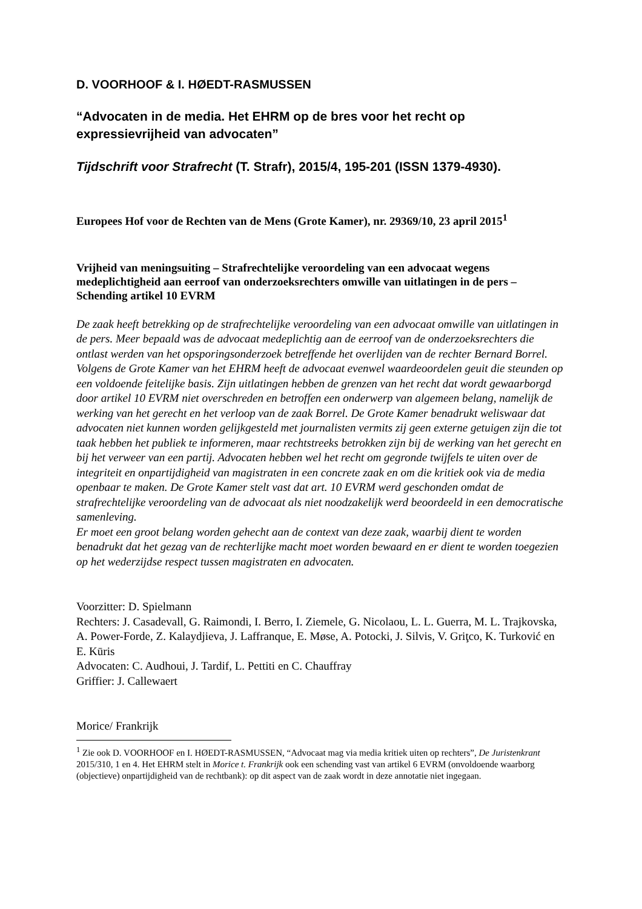D. VOORHOOF & I. HØEDT-RASMUSSEN
“Advocaten in de media. Het EHRM op de bres voor het recht op expressievrijheid van advocaten”
Tijdschrift voor Strafrecht (T. Strafr), 2015/4, 195-201 (ISSN 1379-4930).
Europees Hof voor de Rechten van de Mens (Grote Kamer), nr. 29369/10, 23 april 2015<sup>1</sup>
Vrijheid van meningsuiting – Strafrechtelijke veroordeling van een advocaat wegens medeplichtigheid aan eerroof van onderzoeksrechters omwille van uitlatingen in de pers – Schending artikel 10 EVRM
De zaak heeft betrekking op de strafrechtelijke veroordeling van een advocaat omwille van uitlatingen in de pers. Meer bepaald was de advocaat medeplichtig aan de eerroof van de onderzoeksrechters die ontlast werden van het opsporingsonderzoek betreffende het overlijden van de rechter Bernard Borrel.
Volgens de Grote Kamer van het EHRM heeft de advocaat evenwel waardeoordelen geuit die steunden op een voldoende feitelijke basis. Zijn uitlatingen hebben de grenzen van het recht dat wordt gewaarborgd door artikel 10 EVRM niet overschreden en betroffen een onderwerp van algemeen belang, namelijk de werking van het gerecht en het verloop van de zaak Borrel. De Grote Kamer benadrukt weliswaar dat advocaten niet kunnen worden gelijkgesteld met journalisten vermits zij geen externe getuigen zijn die tot taak hebben het publiek te informeren, maar rechtstreeks betrokken zijn bij de werking van het gerecht en bij het verweer van een partij. Advocaten hebben wel het recht om gegronde twijfels te uiten over de integriteit en onpartijdigheid van magistraten in een concrete zaak en om die kritiek ook via de media openbaar te maken. De Grote Kamer stelt vast dat art. 10 EVRM werd geschonden omdat de strafrechtelijke veroordeling van de advocaat als niet noodzakelijk werd beoordeeld in een democratische samenleving.
Er moet een groot belang worden gehecht aan de context van deze zaak, waarbij dient te worden benadrukt dat het gezag van de rechterlijke macht moet worden bewaard en er dient te worden toegezien op het wederzijdse respect tussen magistraten en advocaten.
Voorzitter: D. Spielmann
Rechters: J. Casadevall, G. Raimondi, I. Berro, I. Ziemele, G. Nicolaou, L. L. Guerra, M. L. Trajkovska, A. Power-Forde, Z. Kalaydjieva, J. Laffranque, E. Møse, A. Potocki, J. Silvis, V. Griţco, K. Turković en E. Kūris
Advocaten: C. Audhoui, J. Tardif, L. Pettiti en C. Chauffray
Griffier: J. Callewaert
Morice/ Frankrijk
<sup>1</sup> Zie ook D. VOORHOOF en I. HØEDT-RASMUSSEN, “Advocaat mag via media kritiek uiten op rechters”, De Juristenkrant 2015/310, 1 en 4. Het EHRM stelt in Morice t. Frankrijk ook een schending vast van artikel 6 EVRM (onvoldoende waarborg (objectieve) onpartijdigheid van de rechtbank): op dit aspect van de zaak wordt in deze annotatie niet ingegaan.